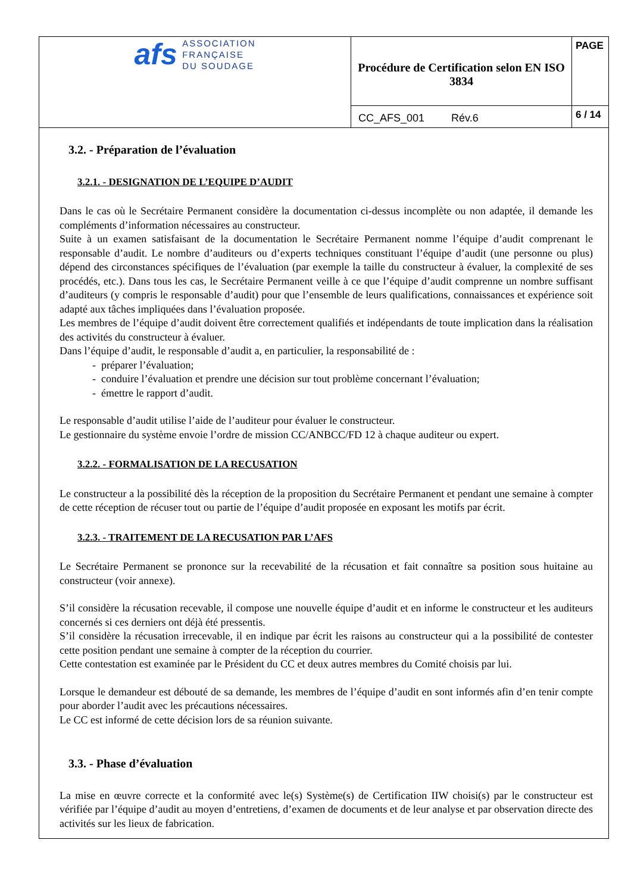| afs ASSOCIATION FRANÇAISE DU SOUDAGE | Procédure de Certification selon EN ISO 3834 | PAGE |
| | CC_AFS_001 Rév.6 | 6 / 14 |
3.2. - Préparation de l’évaluation
3.2.1. - DESIGNATION DE L’EQUIPE D’AUDIT
Dans le cas où le Secrétaire Permanent considère la documentation ci-dessus incomplète ou non adaptée, il demande les compléments d’information nécessaires au constructeur.
Suite à un examen satisfaisant de la documentation le Secrétaire Permanent nomme l’équipe d’audit comprenant le responsable d’audit. Le nombre d’auditeurs ou d’experts techniques constituant l’équipe d’audit (une personne ou plus) dépend des circonstances spécifiques de l’évaluation (par exemple la taille du constructeur à évaluer, la complexité de ses procédés, etc.). Dans tous les cas, le Secrétaire Permanent veille à ce que l’équipe d’audit comprenne un nombre suffisant d’auditeurs (y compris le responsable d’audit) pour que l’ensemble de leurs qualifications, connaissances et expérience soit adapté aux tâches impliquées dans l’évaluation proposée.
Les membres de l’équipe d’audit doivent être correctement qualifiés et indépendants de toute implication dans la réalisation des activités du constructeur à évaluer.
Dans l’équipe d’audit, le responsable d’audit a, en particulier, la responsabilité de :
- préparer l’évaluation;
- conduire l’évaluation et prendre une décision sur tout problème concernant l’évaluation;
- émettre le rapport d’audit.
Le responsable d’audit utilise l’aide de l’auditeur pour évaluer le constructeur.
Le gestionnaire du système envoie l’ordre de mission CC/ANBCC/FD 12 à chaque auditeur ou expert.
3.2.2. - FORMALISATION DE LA RECUSATION
Le constructeur a la possibilité dès la réception de la proposition du Secrétaire Permanent et pendant une semaine à compter de cette réception de récuser tout ou partie de l’équipe d’audit proposée en exposant les motifs par écrit.
3.2.3. - TRAITEMENT DE LA RECUSATION PAR L’AFS
Le Secrétaire Permanent se prononce sur la recevabilité de la récusation et fait connaître sa position sous huitaine au constructeur (voir annexe).
S’il considère la récusation recevable, il compose une nouvelle équipe d’audit et en informe le constructeur et les auditeurs concernés si ces derniers ont déjà été pressentis.
S’il considère la récusation irrecevable, il en indique par écrit les raisons au constructeur qui a la possibilité de contester cette position pendant une semaine à compter de la réception du courrier.
Cette contestation est examinée par le Président du CC et deux autres membres du Comité choisis par lui.
Lorsque le demandeur est débouté de sa demande, les membres de l’équipe d’audit en sont informés afin d’en tenir compte pour aborder l’audit avec les précautions nécessaires.
Le CC est informé de cette décision lors de sa réunion suivante.
3.3. - Phase d’évaluation
La mise en œuvre correcte et la conformité avec le(s) Système(s) de Certification IIW choisi(s) par le constructeur est vérifiée par l’équipe d’audit au moyen d’entretiens, d’examen de documents et de leur analyse et par observation directe des activités sur les lieux de fabrication.